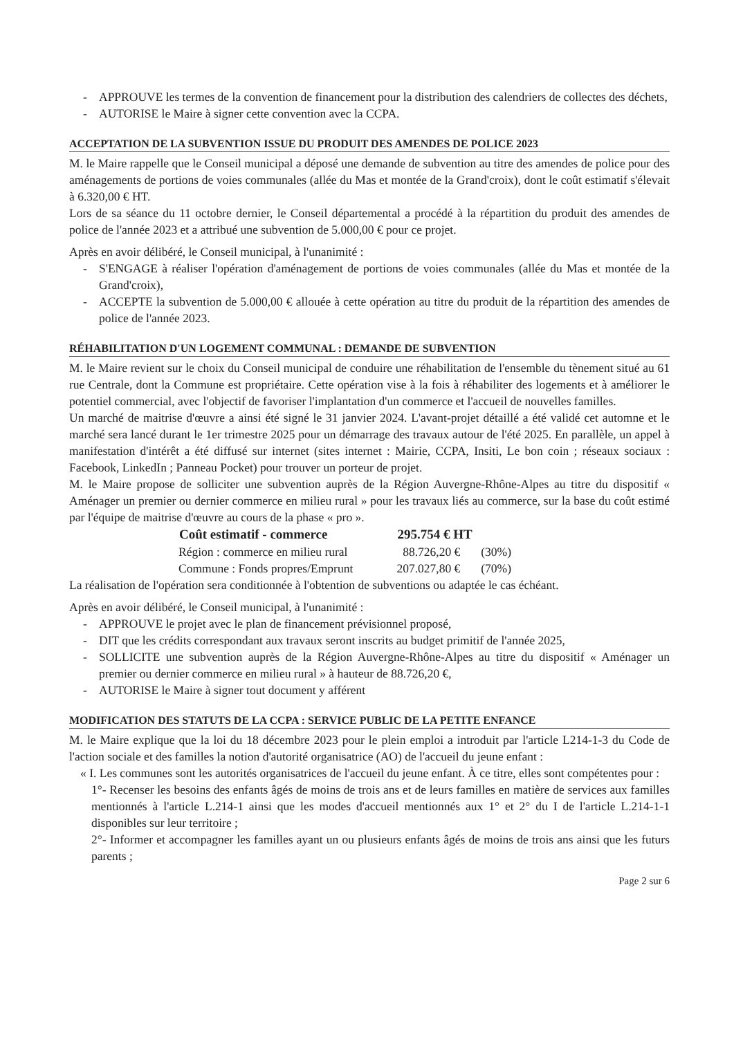- APPROUVE les termes de la convention de financement pour la distribution des calendriers de collectes des déchets,
- AUTORISE le Maire à signer cette convention avec la CCPA.
ACCEPTATION DE LA SUBVENTION ISSUE DU PRODUIT DES AMENDES DE POLICE 2023
M. le Maire rappelle que le Conseil municipal a déposé une demande de subvention au titre des amendes de police pour des aménagements de portions de voies communales (allée du Mas et montée de la Grand'croix), dont le coût estimatif s'élevait à 6.320,00 € HT.
Lors de sa séance du 11 octobre dernier, le Conseil départemental a procédé à la répartition du produit des amendes de police de l'année 2023 et a attribué une subvention de 5.000,00 € pour ce projet.
Après en avoir délibéré, le Conseil municipal, à l'unanimité :
- S'ENGAGE à réaliser l'opération d'aménagement de portions de voies communales (allée du Mas et montée de la Grand'croix),
- ACCEPTE la subvention de 5.000,00 € allouée à cette opération au titre du produit de la répartition des amendes de police de l'année 2023.
RÉHABILITATION D'UN LOGEMENT COMMUNAL : DEMANDE DE SUBVENTION
M. le Maire revient sur le choix du Conseil municipal de conduire une réhabilitation de l'ensemble du tènement situé au 61 rue Centrale, dont la Commune est propriétaire. Cette opération vise à la fois à réhabiliter des logements et à améliorer le potentiel commercial, avec l'objectif de favoriser l'implantation d'un commerce et l'accueil de nouvelles familles.
Un marché de maitrise d'œuvre a ainsi été signé le 31 janvier 2024. L'avant-projet détaillé a été validé cet automne et le marché sera lancé durant le 1er trimestre 2025 pour un démarrage des travaux autour de l'été 2025. En parallèle, un appel à manifestation d'intérêt a été diffusé sur internet (sites internet : Mairie, CCPA, Insiti, Le bon coin ; réseaux sociaux : Facebook, LinkedIn ; Panneau Pocket) pour trouver un porteur de projet.
M. le Maire propose de solliciter une subvention auprès de la Région Auvergne-Rhône-Alpes au titre du dispositif « Aménager un premier ou dernier commerce en milieu rural » pour les travaux liés au commerce, sur la base du coût estimé par l'équipe de maitrise d'œuvre au cours de la phase « pro ».
| Coût estimatif - commerce | 295.754 € HT | |
| --- | --- | --- |
| Région : commerce en milieu rural | 88.726,20 € | (30%) |
| Commune : Fonds propres/Emprunt | 207.027,80 € | (70%) |
La réalisation de l'opération sera conditionnée à l'obtention de subventions ou adaptée le cas échéant.
Après en avoir délibéré, le Conseil municipal, à l'unanimité :
- APPROUVE le projet avec le plan de financement prévisionnel proposé,
- DIT que les crédits correspondant aux travaux seront inscrits au budget primitif de l'année 2025,
- SOLLICITE une subvention auprès de la Région Auvergne-Rhône-Alpes au titre du dispositif « Aménager un premier ou dernier commerce en milieu rural » à hauteur de 88.726,20 €,
- AUTORISE le Maire à signer tout document y afférent
MODIFICATION DES STATUTS DE LA CCPA : SERVICE PUBLIC DE LA PETITE ENFANCE
M. le Maire explique que la loi du 18 décembre 2023 pour le plein emploi a introduit par l'article L214-1-3 du Code de l'action sociale et des familles la notion d'autorité organisatrice (AO) de l'accueil du jeune enfant :
« I. Les communes sont les autorités organisatrices de l'accueil du jeune enfant. À ce titre, elles sont compétentes pour :
1°- Recenser les besoins des enfants âgés de moins de trois ans et de leurs familles en matière de services aux familles mentionnés à l'article L.214-1 ainsi que les modes d'accueil mentionnés aux 1° et 2° du I de l'article L.214-1-1 disponibles sur leur territoire ;
2°- Informer et accompagner les familles ayant un ou plusieurs enfants âgés de moins de trois ans ainsi que les futurs parents ;
Page 2 sur 6